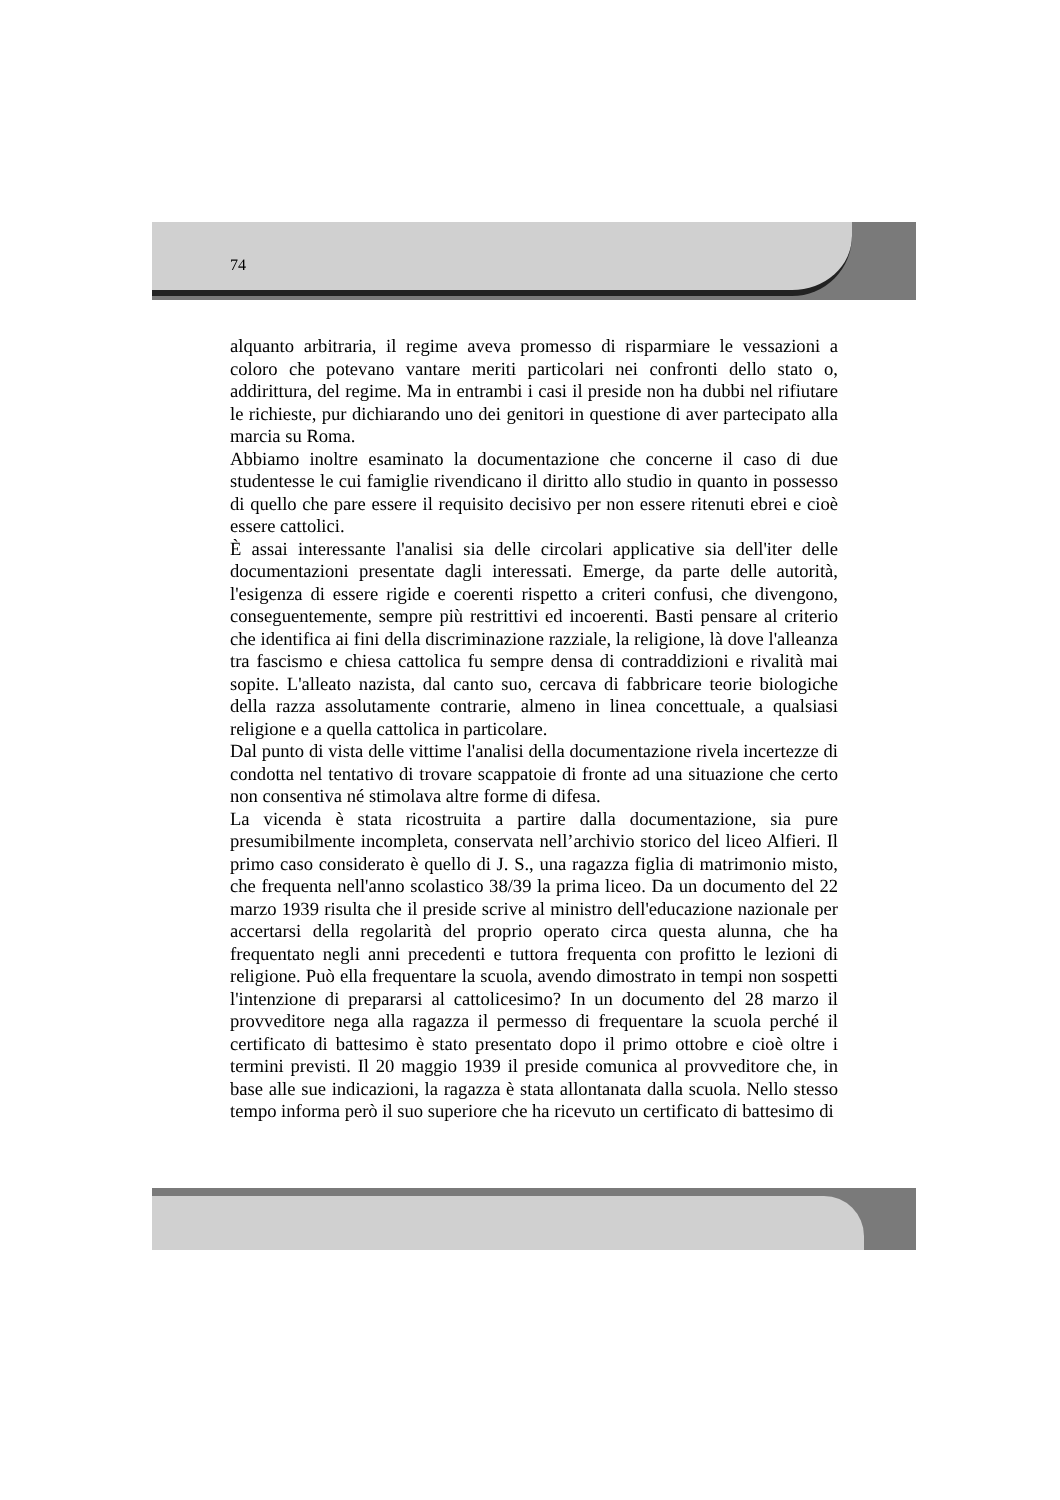74
alquanto arbitraria, il regime aveva promesso di risparmiare le vessazioni a coloro che potevano vantare meriti particolari nei confronti dello stato o, addirittura, del regime. Ma in entrambi i casi il preside non ha dubbi nel rifiutare le richieste, pur dichiarando uno dei genitori in questione di aver partecipato alla marcia su Roma.
Abbiamo inoltre esaminato la documentazione che concerne il caso di due studentesse le cui famiglie rivendicano il diritto allo studio in quanto in possesso di quello che pare essere il requisito decisivo per non essere ritenuti ebrei e cioè essere cattolici.
È assai interessante l'analisi sia delle circolari applicative sia dell'iter delle documentazioni presentate dagli interessati. Emerge, da parte delle autorità, l'esigenza di essere rigide e coerenti rispetto a criteri confusi, che divengono, conseguentemente, sempre più restrittivi ed incoerenti. Basti pensare al criterio che identifica ai fini della discriminazione razziale, la religione, là dove l'alleanza tra fascismo e chiesa cattolica fu sempre densa di contraddizioni e rivalità mai sopite. L'alleato nazista, dal canto suo, cercava di fabbricare teorie biologiche della razza assolutamente contrarie, almeno in linea concettuale, a qualsiasi religione e a quella cattolica in particolare.
Dal punto di vista delle vittime l'analisi della documentazione rivela incertezze di condotta nel tentativo di trovare scappatoie di fronte ad una situazione che certo non consentiva né stimolava altre forme di difesa.
La vicenda è stata ricostruita a partire dalla documentazione, sia pure presumibilmente incompleta, conservata nell’archivio storico del liceo Alfieri. Il primo caso considerato è quello di J. S., una ragazza figlia di matrimonio misto, che frequenta nell'anno scolastico 38/39 la prima liceo. Da un documento del 22 marzo 1939 risulta che il preside scrive al ministro dell'educazione nazionale per accertarsi della regolarità del proprio operato circa questa alunna, che ha frequentato negli anni precedenti e tuttora frequenta con profitto le lezioni di religione. Può ella frequentare la scuola, avendo dimostrato in tempi non sospetti l'intenzione di prepararsi al cattolicesimo? In un documento del 28 marzo il provveditore nega alla ragazza il permesso di frequentare la scuola perché il certificato di battesimo è stato presentato dopo il primo ottobre e cioè oltre i termini previsti. Il 20 maggio 1939 il preside comunica al provveditore che, in base alle sue indicazioni, la ragazza è stata allontanata dalla scuola. Nello stesso tempo informa però il suo superiore che ha ricevuto un certificato di battesimo di